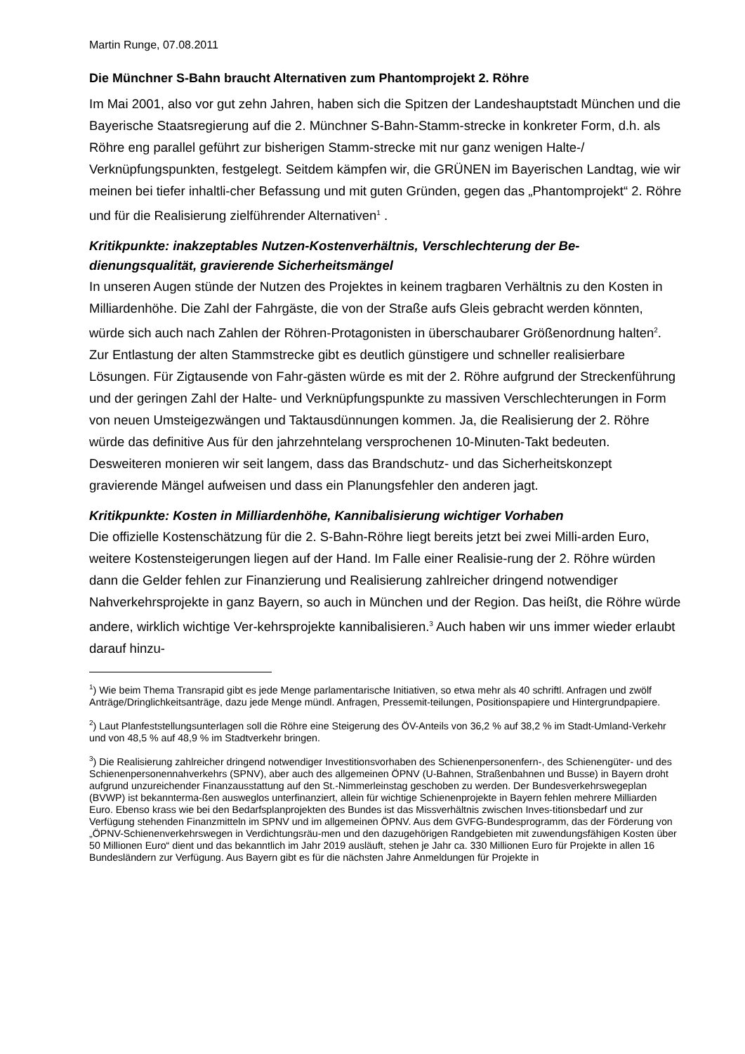Martin Runge, 07.08.2011
Die Münchner S-Bahn braucht Alternativen zum Phantomprojekt 2. Röhre
Im Mai 2001, also vor gut zehn Jahren, haben sich die Spitzen der Landeshauptstadt München und die Bayerische Staatsregierung auf die 2. Münchner S-Bahn-Stamm-strecke in konkreter Form, d.h. als Röhre eng parallel geführt zur bisherigen Stamm-strecke mit nur ganz wenigen Halte-/ Verknüpfungspunkten, festgelegt. Seitdem kämpfen wir, die GRÜNEN im Bayerischen Landtag, wie wir meinen bei tiefer inhaltli-cher Befassung und mit guten Gründen, gegen das „Phantomprojekt“ 2. Röhre und für die Realisierung zielführender Alternativen<sup>1</sup> .
Kritikpunkte: inakzeptables Nutzen-Kostenverhältnis, Verschlechterung der Be-dienungsqualität, gravierende Sicherheitsmängel
In unseren Augen stünde der Nutzen des Projektes in keinem tragbaren Verhältnis zu den Kosten in Milliardenhöhe. Die Zahl der Fahrgäste, die von der Straße aufs Gleis gebracht werden könnten, würde sich auch nach Zahlen der Röhren-Protagonisten in überschaubarer Größenordnung halten<sup>2</sup>. Zur Entlastung der alten Stammstrecke gibt es deutlich günstigere und schneller realisierbare Lösungen. Für Zigtausende von Fahr-gästen würde es mit der 2. Röhre aufgrund der Streckenführung und der geringen Zahl der Halte- und Verknüpfungspunkte zu massiven Verschlechterungen in Form von neuen Umsteigezwängen und Taktausdünnungen kommen. Ja, die Realisierung der 2. Röhre würde das definitive Aus für den jahrzehntelang versprochenen 10-Minuten-Takt bedeuten. Desweiteren monieren wir seit langem, dass das Brandschutz- und das Sicherheitskonzept gravierende Mängel aufweisen und dass ein Planungsfehler den anderen jagt.
Kritikpunkte: Kosten in Milliardenhöhe, Kannibalisierung wichtiger Vorhaben
Die offizielle Kostenschätzung für die 2. S-Bahn-Röhre liegt bereits jetzt bei zwei Milli-arden Euro, weitere Kostensteigerungen liegen auf der Hand. Im Falle einer Realisie-rung der 2. Röhre würden dann die Gelder fehlen zur Finanzierung und Realisierung zahlreicher dringend notwendiger Nahverkehrsprojekte in ganz Bayern, so auch in München und der Region. Das heißt, die Röhre würde andere, wirklich wichtige Ver-kehrsprojekte kannibalisieren.<sup>3</sup> Auch haben wir uns immer wieder erlaubt darauf hinzu-
<sup>1</sup>) Wie beim Thema Transrapid gibt es jede Menge parlamentarische Initiativen, so etwa mehr als 40 schriftl. Anfragen und zwölf Anträge/Dringlichkeitsanträge, dazu jede Menge mündl. Anfragen, Pressemit-teilungen, Positionspapiere und Hintergrundpapiere.
<sup>2</sup>) Laut Planfeststellungsunterlagen soll die Röhre eine Steigerung des ÖV-Anteils von 36,2 % auf 38,2 % im Stadt-Umland-Verkehr und von 48,5 % auf 48,9 % im Stadtverkehr bringen.
<sup>3</sup>) Die Realisierung zahlreicher dringend notwendiger Investitionsvorhaben des Schienenpersonenfern-, des Schienengüter- und des Schienenpersonennahverkehrs (SPNV), aber auch des allgemeinen ÖPNV (U-Bahnen, Straßenbahnen und Busse) in Bayern droht aufgrund unzureichender Finanzausstattung auf den St.-Nimmerleinstag geschoben zu werden. Der Bundesverkehrswegeplan (BVWP) ist bekannterma-ßen ausweglos unterfinanziert, allein für wichtige Schienenprojekte in Bayern fehlen mehrere Milliarden Euro. Ebenso krass wie bei den Bedarfsplanprojekten des Bundes ist das Missverhältnis zwischen Inves-titionsbedarf und zur Verfügung stehenden Finanzmitteln im SPNV und im allgemeinen ÖPNV. Aus dem GVFG-Bundesprogramm, das der Förderung von „ÖPNV-Schienenverkehrswegen in Verdichtungsräu-men und den dazugehörigen Randgebieten mit zuwendungsfähigen Kosten über 50 Millionen Euro“ dient und das bekanntlich im Jahr 2019 ausläuft, stehen je Jahr ca. 330 Millionen Euro für Projekte in allen 16 Bundesländern zur Verfügung. Aus Bayern gibt es für die nächsten Jahre Anmeldungen für Projekte in